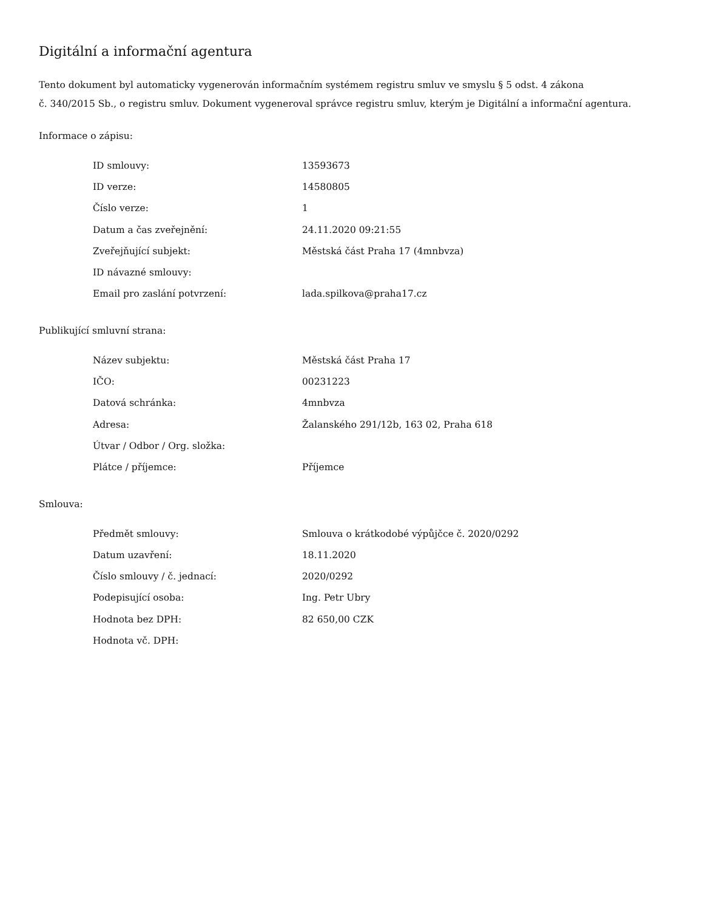Digitální a informační agentura
Tento dokument byl automaticky vygenerován informačním systémem registru smluv ve smyslu § 5 odst. 4 zákona
č. 340/2015 Sb., o registru smluv. Dokument vygeneroval správce registru smluv, kterým je Digitální a informační agentura.
Informace o zápisu:
| ID smlouvy: | 13593673 |
| ID verze: | 14580805 |
| Číslo verze: | 1 |
| Datum a čas zveřejnění: | 24.11.2020 09:21:55 |
| Zveřejňující subjekt: | Městská část Praha 17 (4mnbvza) |
| ID návazné smlouvy: | |
| Email pro zaslání potvrzení: | lada.spilkova@praha17.cz |
Publikující smluvní strana:
| Název subjektu: | Městská část Praha 17 |
| IČO: | 00231223 |
| Datová schránka: | 4mnbvza |
| Adresa: | Žalanského 291/12b, 163 02, Praha 618 |
| Útvar / Odbor / Org. složka: | |
| Plátce / příjemce: | Příjemce |
Smlouva:
| Předmět smlouvy: | Smlouva o krátkodobé výpůjčce č. 2020/0292 |
| Datum uzavření: | 18.11.2020 |
| Číslo smlouvy / č. jednací: | 2020/0292 |
| Podepisující osoba: | Ing. Petr Ubry |
| Hodnota bez DPH: | 82 650,00 CZK |
| Hodnota vč. DPH: | |